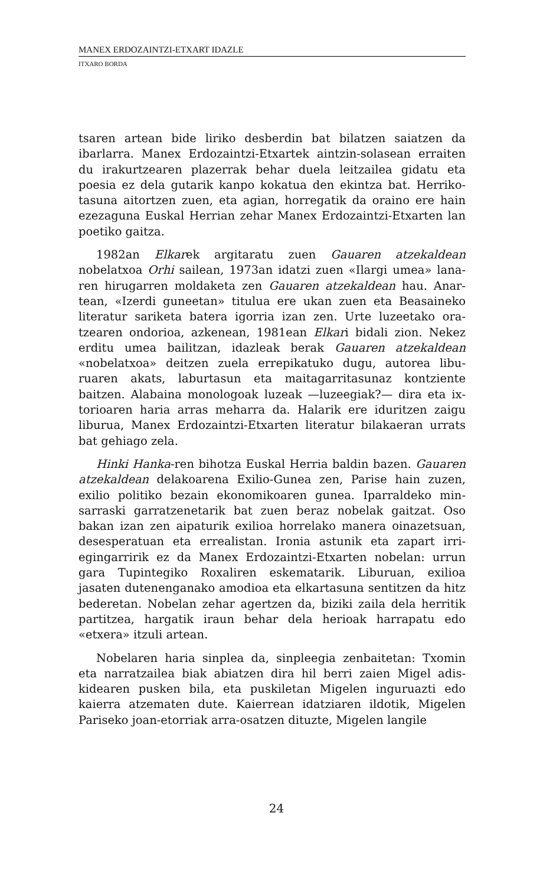MANEX ERDOZAINTZI-ETXART IDAZLE
ITXARO BORDA
tsaren artean bide liriko desberdin bat bilatzen saiatzen da ibarlarra. Manex Erdozaintzi-Etxartek aintzin-solasean errai­ten du irakurtzearen plazerrak behar duela leitzailea gidatu eta poesia ez dela gutarik kanpo kokatua den ekintza bat. Herriko­tasuna aitortzen zuen, eta agian, horregatik da oraino ere hain ezezaguna Euskal Herrian zehar Manex Erdozaintzi-Etxarten lan poetiko gaitza.
1982an Elkarek argitaratu zuen Gauaren atzekaldean nobelatxoa Orhi sailean, 1973an idatzi zuen «Ilargi umea» lana­ren hirugarren moldaketa zen Gauaren atzekaldean hau. Anar­tean, «Izerdi guneetan» titulua ere ukan zuen eta Beasaineko literatur sariketa batera igorria izan zen. Urte luzeetako ora­tzearen ondorioa, azkenean, 1981ean Elkari bidali zion. Nekez erditu umea bailitzan, idazleak berak Gauaren atzekaldean «nobelatxoa» deitzen zuela errepikatuko dugu, autorea libu­ruaren akats, laburtasun eta maitagarritasunaz kontziente baitzen. Alabaina monologoak luzeak —luzeegiak?— dira eta ix­torioaren haria arras meharra da. Halarik ere iduritzen zaigu liburua, Manex Erdozaintzi-Etxarten literatur bilakaeran urrats bat gehiago zela.
Hinki Hanka-ren bihotza Euskal Herria baldin bazen. Gaua­ren atzekaldean delakoarena Exilio-Gunea zen, Parise hain zuzen, exilio politiko bezain ekonomikoaren gunea. Iparralde­ko min-sarraski garratzenetarik bat zuen beraz nobelak gaitzat. Oso bakan izan zen aipaturik exilioa horrelako manera oina­zetsuan, desesperatuan eta errealistan. Ironia astunik eta za­part irri-egingarririk ez da Manex Erdozaintzi-Etxarten nobe­lan: urrun gara Tupintegiko Roxaliren eskematarik. Liburuan, exilioa jasaten dutenenganako amodioa eta elkartasuna sen­titzen da hitz bederetan. Nobelan zehar agertzen da, biziki zai­la dela herritik partitzea, hargatik iraun behar dela herioak harrapatu edo «etxera» itzuli artean.
Nobelaren haria sinplea da, sinpleegia zenbaitetan: Txomin eta narratzailea biak abiatzen dira hil berri zaien Migel adis­kidearen pusken bila, eta puskiletan Migelen inguruazti edo kaierra atzematen dute. Kaierrean idatziaren ildotik, Migelen Pariseko joan-etorriak arra-osatzen dituzte, Migelen langile
24